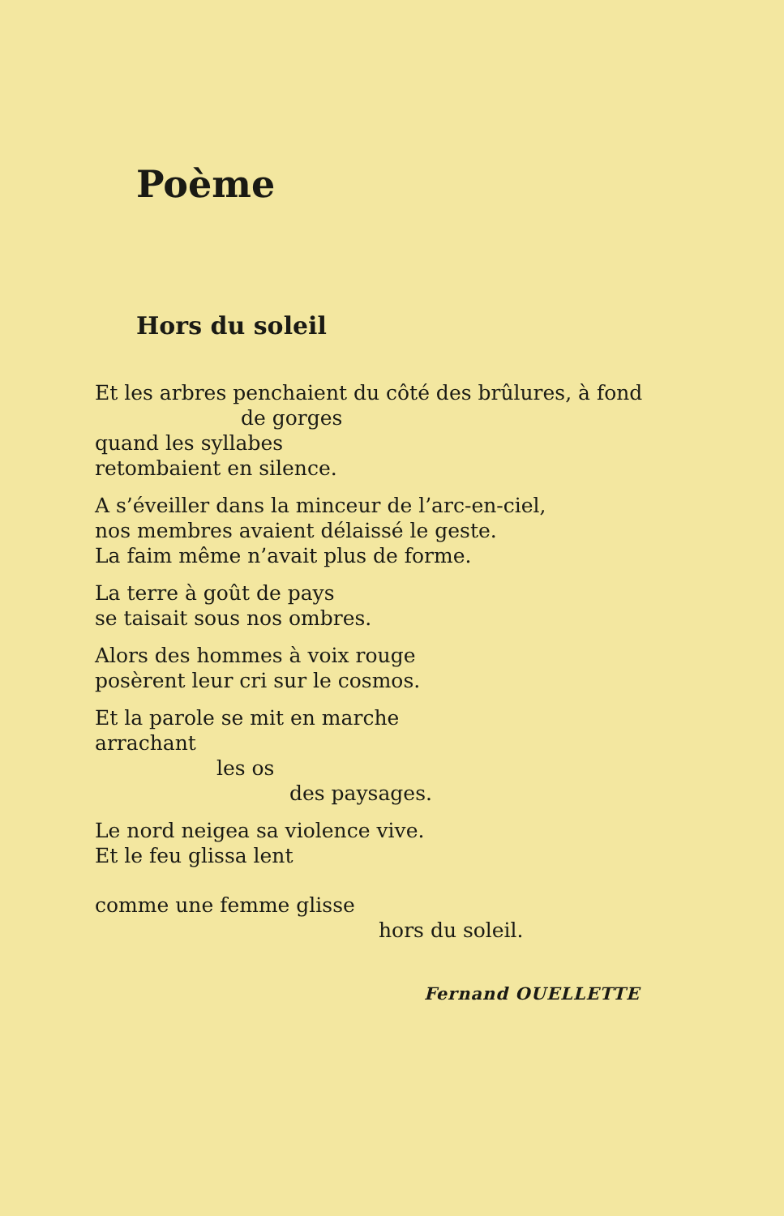Poème
Hors du soleil
Et les arbres penchaient du côté des brûlures, à fond
de gorges
quand les syllabes
retombaient en silence.
A s’éveiller dans la minceur de l’arc-en-ciel,
nos membres avaient délaissé le geste.
La faim même n’avait plus de forme.
La terre à goût de pays
se taisait sous nos ombres.
Alors des hommes à voix rouge
posèrent leur cri sur le cosmos.
Et la parole se mit en marche
arrachant
les os
des paysages.
Le nord neigea sa violence vive.
Et le feu glissa lent
comme une femme glisse
hors du soleil.
Fernand OUELLETTE